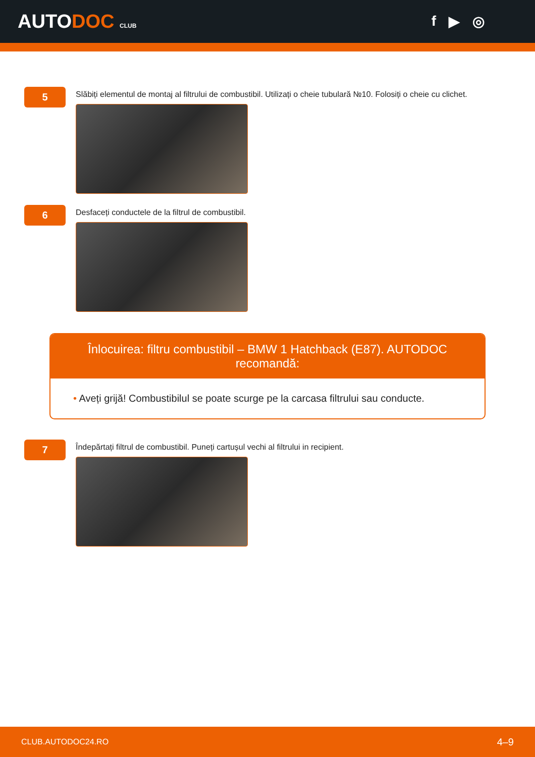AUTODOC CLUB
f ▶ ◎
5
Slăbiți elementul de montaj al filtrului de combustibil. Utilizați o cheie tubulară №10. Folosiți o cheie cu clichet.
6
Desfaceți conductele de la filtrul de combustibil.
Înlocuirea: filtru combustibil – BMW 1 Hatchback (E87). AUTODOC recomandă:
• Aveți grijă! Combustibilul se poate scurge pe la carcasa filtrului sau conducte.
7
Îndepărtați filtrul de combustibil. Puneți cartușul vechi al filtrului in recipient.
CLUB.AUTODOC24.RO 4–9